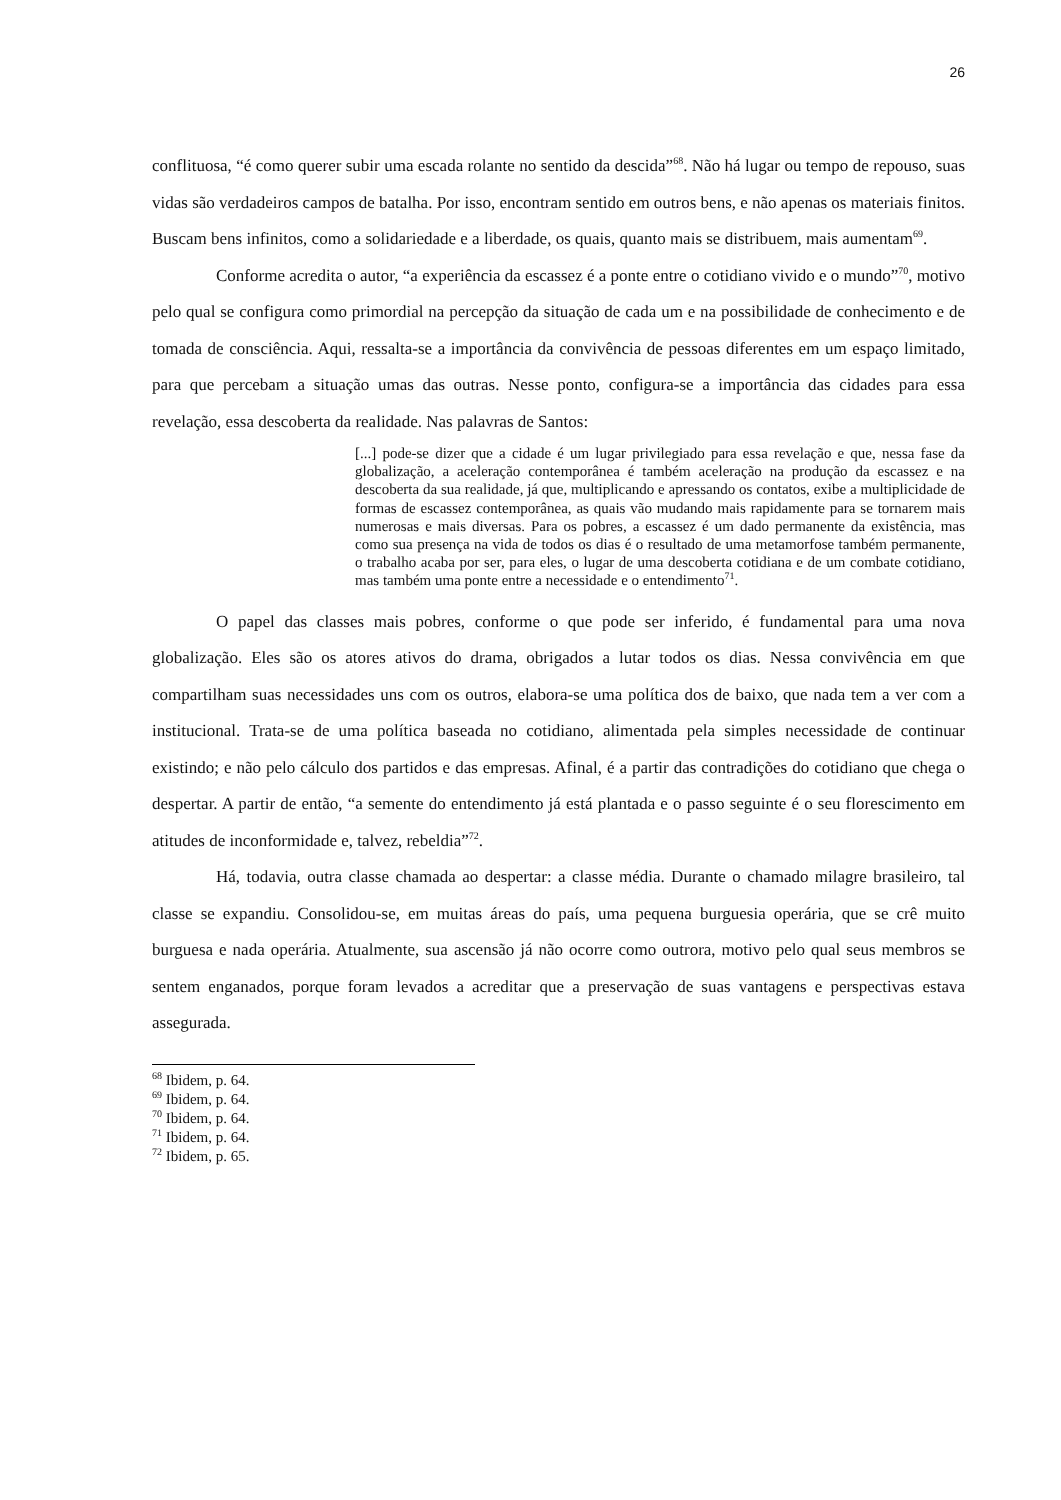26
conflituosa, “é como querer subir uma escada rolante no sentido da descida”<sup>68</sup>. Não há lugar ou tempo de repouso, suas vidas são verdadeiros campos de batalha. Por isso, encontram sentido em outros bens, e não apenas os materiais finitos. Buscam bens infinitos, como a solidariedade e a liberdade, os quais, quanto mais se distribuem, mais aumentam<sup>69</sup>.
Conforme acredita o autor, “a experiência da escassez é a ponte entre o cotidiano vivido e o mundo”<sup>70</sup>, motivo pelo qual se configura como primordial na percepção da situação de cada um e na possibilidade de conhecimento e de tomada de consciência. Aqui, ressalta-se a importância da convivência de pessoas diferentes em um espaço limitado, para que percebam a situação umas das outras. Nesse ponto, configura-se a importância das cidades para essa revelação, essa descoberta da realidade. Nas palavras de Santos:
[...] pode-se dizer que a cidade é um lugar privilegiado para essa revelação e que, nessa fase da globalização, a aceleração contemporânea é também aceleração na produção da escassez e na descoberta da sua realidade, já que, multiplicando e apressando os contatos, exibe a multiplicidade de formas de escassez contemporânea, as quais vão mudando mais rapidamente para se tornarem mais numerosas e mais diversas. Para os pobres, a escassez é um dado permanente da existência, mas como sua presença na vida de todos os dias é o resultado de uma metamorfose também permanente, o trabalho acaba por ser, para eles, o lugar de uma descoberta cotidiana e de um combate cotidiano, mas também uma ponte entre a necessidade e o entendimento<sup>71</sup>.
O papel das classes mais pobres, conforme o que pode ser inferido, é fundamental para uma nova globalização. Eles são os atores ativos do drama, obrigados a lutar todos os dias. Nessa convivência em que compartilham suas necessidades uns com os outros, elabora-se uma política dos de baixo, que nada tem a ver com a institucional. Trata-se de uma política baseada no cotidiano, alimentada pela simples necessidade de continuar existindo; e não pelo cálculo dos partidos e das empresas. Afinal, é a partir das contradições do cotidiano que chega o despertar. A partir de então, “a semente do entendimento já está plantada e o passo seguinte é o seu florescimento em atitudes de inconformidade e, talvez, rebeldia”<sup>72</sup>.
Há, todavia, outra classe chamada ao despertar: a classe média. Durante o chamado milagre brasileiro, tal classe se expandiu. Consolidou-se, em muitas áreas do país, uma pequena burguesia operária, que se crê muito burguesa e nada operária. Atualmente, sua ascensão já não ocorre como outrora, motivo pelo qual seus membros se sentem enganados, porque foram levados a acreditar que a preservação de suas vantagens e perspectivas estava assegurada.
<sup>68</sup> Ibidem, p. 64.
<sup>69</sup> Ibidem, p. 64.
<sup>70</sup> Ibidem, p. 64.
<sup>71</sup> Ibidem, p. 64.
<sup>72</sup> Ibidem, p. 65.